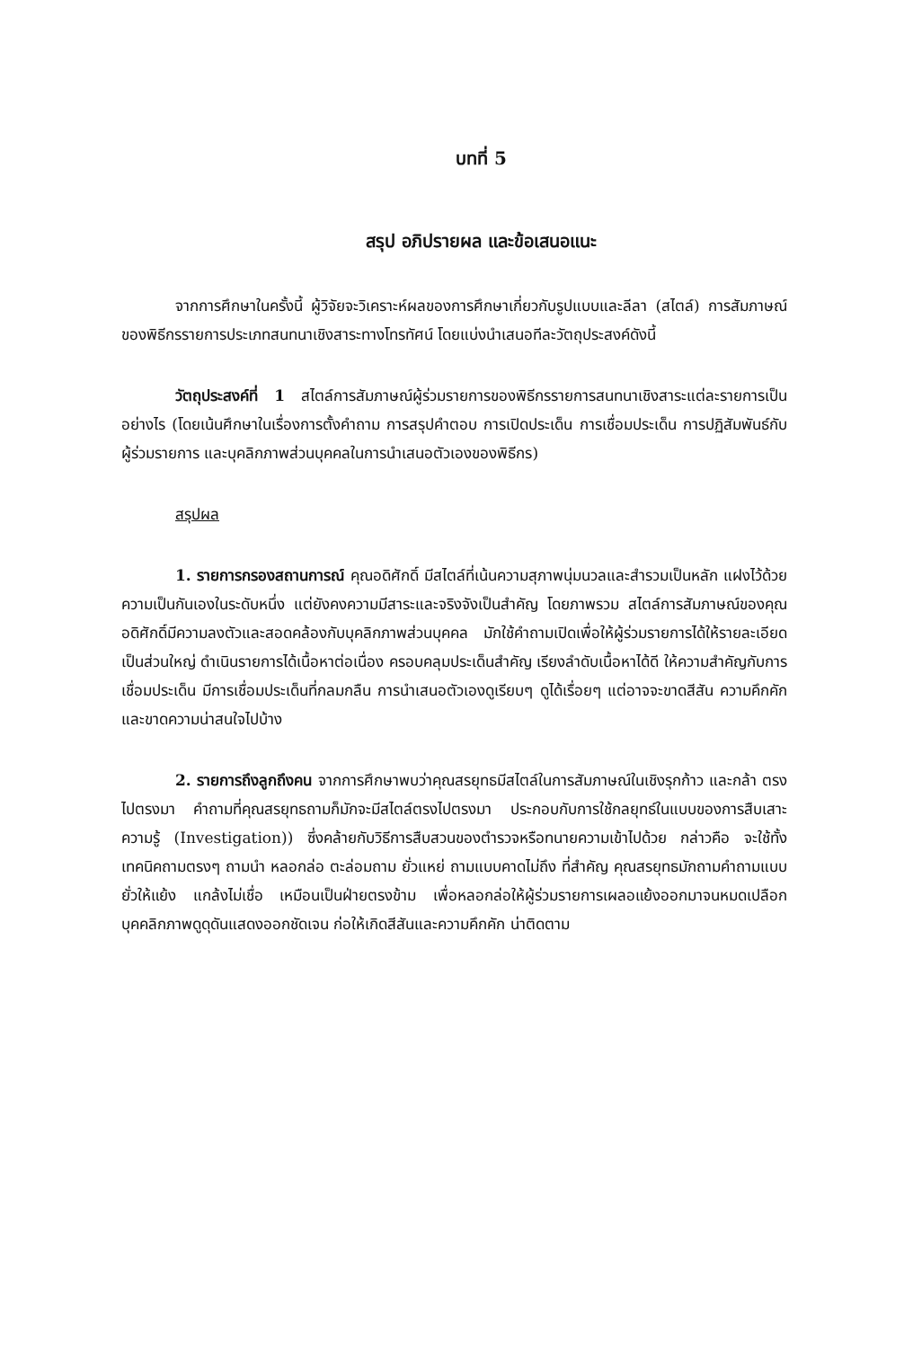บทที่ 5
สรุป อภิปรายผล และข้อเสนอแนะ
จากการศึกษาในครั้งนี้ ผู้วิจัยจะวิเคราะห์ผลของการศึกษาเกี่ยวกับรูปแบบและลีลา (สไตล์) การสัมภาษณ์ของพิธีกรรายการประเภทสนทนาเชิงสาระทางโทรทัศน์ โดยแบ่งนำเสนอทีละวัตถุประสงค์ดังนี้
วัตถุประสงค์ที่ 1 สไตล์การสัมภาษณ์ผู้ร่วมรายการของพิธีกรรายการสนทนาเชิงสาระแต่ละรายการเป็นอย่างไร (โดยเน้นศึกษาในเรื่องการตั้งคำถาม การสรุปคำตอบ การเปิดประเด็น การเชื่อมประเด็น การปฏิสัมพันธ์กับผู้ร่วมรายการ และบุคลิกภาพส่วนบุคคลในการนำเสนอตัวเองของพิธีกร)
สรุปผล
1. รายการกรองสถานการณ์ คุณอดิศักดิ์ มีสไตล์ที่เน้นความสุภาพนุ่มนวลและสำรวมเป็นหลัก แฝงไว้ด้วยความเป็นกันเองในระดับหนึ่ง แต่ยังคงความมีสาระและจริงจังเป็นสำคัญ โดยภาพรวม สไตล์การสัมภาษณ์ของคุณอดิศักดิ์มีความลงตัวและสอดคล้องกับบุคลิกภาพส่วนบุคคล มักใช้คำถามเปิดเพื่อให้ผู้ร่วมรายการได้ให้รายละเอียดเป็นส่วนใหญ่ ดำเนินรายการได้เนื้อหาต่อเนื่อง ครอบคลุมประเด็นสำคัญ เรียงลำดับเนื้อหาได้ดี ให้ความสำคัญกับการเชื่อมประเด็น มีการเชื่อมประเด็นที่กลมกลืน การนำเสนอตัวเองดูเรียบๆ ดูได้เรื่อยๆ แต่อาจจะขาดสีสัน ความคึกคัก และขาดความน่าสนใจไปบ้าง
2. รายการถึงลูกถึงคน จากการศึกษาพบว่าคุณสรยุทธมีสไตล์ในการสัมภาษณ์ในเชิงรุกก้าว และกล้า ตรงไปตรงมา คำถามที่คุณสรยุทธถามก็มักจะมีสไตล์ตรงไปตรงมา ประกอบกับการใช้กลยุทธ์ในแบบของการสืบเสาะความรู้ (Investigation)) ซึ่งคล้ายกับวิธีการสืบสวนของตำรวจหรือทนายความเข้าไปด้วย กล่าวคือ จะใช้ทั้งเทคนิคถามตรงๆ ถามนำ หลอกล่อ ตะล่อมถาม ยั่วแหย่ ถามแบบคาดไม่ถึง ที่สำคัญ คุณสรยุทธมักถามคำถามแบบยั่วให้แย้ง แกล้งไม่เชื่อ เหมือนเป็นฝ่ายตรงข้าม เพื่อหลอกล่อให้ผู้ร่วมรายการเผลอแย้งออกมาจนหมดเปลือก บุคคลิกภาพดูดุดันแสดงออกชัดเจน ก่อให้เกิดสีสันและความคึกคัก น่าติดตาม